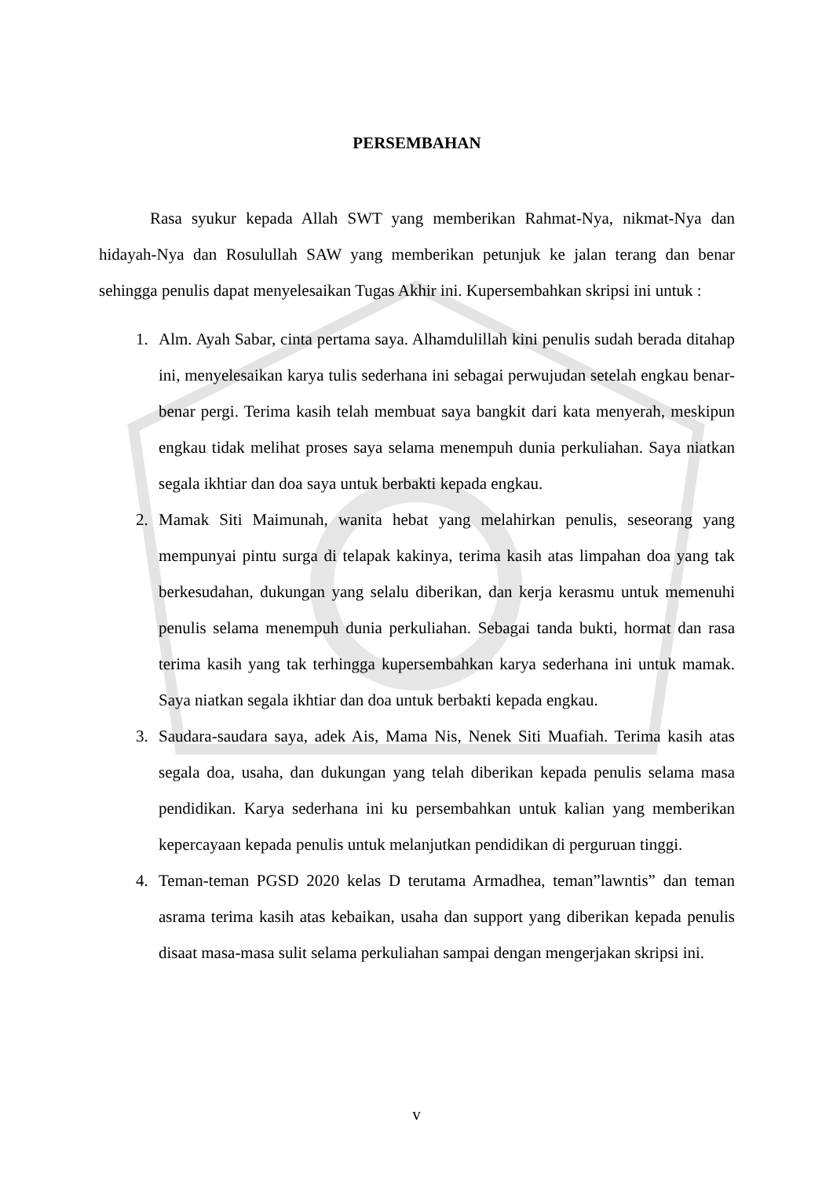PERSEMBAHAN
Rasa syukur kepada Allah SWT yang memberikan Rahmat-Nya, nikmat-Nya dan hidayah-Nya dan Rosulullah SAW yang memberikan petunjuk ke jalan terang dan benar sehingga penulis dapat menyelesaikan Tugas Akhir ini. Kupersembahkan skripsi ini untuk :
1. Alm. Ayah Sabar, cinta pertama saya. Alhamdulillah kini penulis sudah berada ditahap ini, menyelesaikan karya tulis sederhana ini sebagai perwujudan setelah engkau benar-benar pergi. Terima kasih telah membuat saya bangkit dari kata menyerah, meskipun engkau tidak melihat proses saya selama menempuh dunia perkuliahan. Saya niatkan segala ikhtiar dan doa saya untuk berbakti kepada engkau.
2. Mamak Siti Maimunah, wanita hebat yang melahirkan penulis, seseorang yang mempunyai pintu surga di telapak kakinya, terima kasih atas limpahan doa yang tak berkesudahan, dukungan yang selalu diberikan, dan kerja kerasmu untuk memenuhi penulis selama menempuh dunia perkuliahan. Sebagai tanda bukti, hormat dan rasa terima kasih yang tak terhingga kupersembahkan karya sederhana ini untuk mamak. Saya niatkan segala ikhtiar dan doa untuk berbakti kepada engkau.
3. Saudara-saudara saya, adek Ais, Mama Nis, Nenek Siti Muafiah. Terima kasih atas segala doa, usaha, dan dukungan yang telah diberikan kepada penulis selama masa pendidikan. Karya sederhana ini ku persembahkan untuk kalian yang memberikan kepercayaan kepada penulis untuk melanjutkan pendidikan di perguruan tinggi.
4. Teman-teman PGSD 2020 kelas D terutama Armadhea, teman”lawntis” dan teman asrama terima kasih atas kebaikan, usaha dan support yang diberikan kepada penulis disaat masa-masa sulit selama perkuliahan sampai dengan mengerjakan skripsi ini.
v